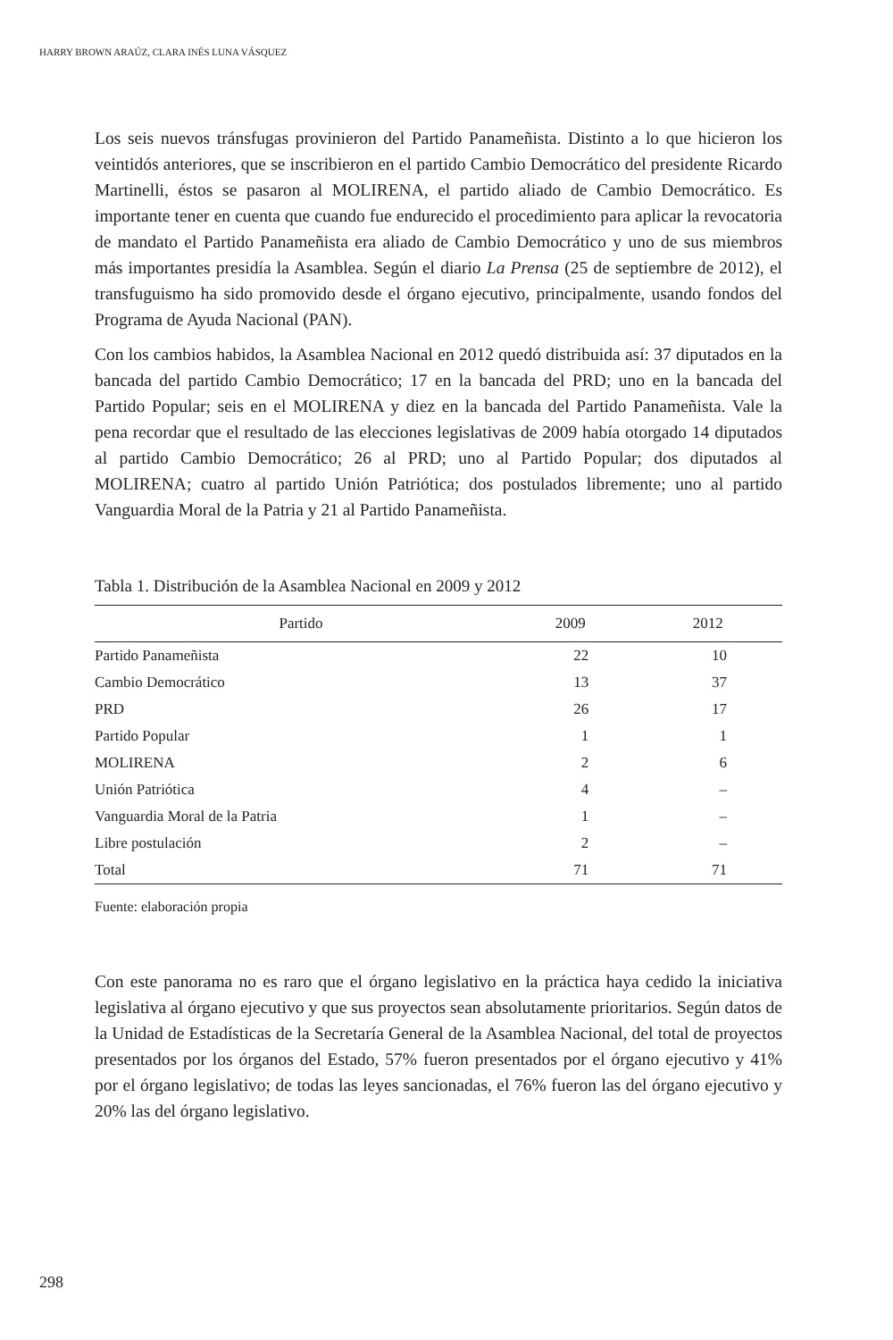HARRY BROWN ARAÚZ, CLARA INÉS LUNA VÁSQUEZ
Los seis nuevos tránsfugas provinieron del Partido Panameñista. Distinto a lo que hicieron los veintidós anteriores, que se inscribieron en el partido Cambio Democrático del presidente Ricardo Martinelli, éstos se pasaron al MOLIRENA, el partido aliado de Cambio Democrático. Es importante tener en cuenta que cuando fue endurecido el procedimiento para aplicar la revocatoria de mandato el Partido Panameñista era aliado de Cambio Democrático y uno de sus miembros más importantes presidía la Asamblea. Según el diario La Prensa (25 de septiembre de 2012), el transfuguismo ha sido promovido desde el órgano ejecutivo, principalmente, usando fondos del Programa de Ayuda Nacional (PAN).
Con los cambios habidos, la Asamblea Nacional en 2012 quedó distribuida así: 37 diputados en la bancada del partido Cambio Democrático; 17 en la bancada del PRD; uno en la bancada del Partido Popular; seis en el MOLIRENA y diez en la bancada del Partido Panameñista. Vale la pena recordar que el resultado de las elecciones legislativas de 2009 había otorgado 14 diputados al partido Cambio Democrático; 26 al PRD; uno al Partido Popular; dos diputados al MOLIRENA; cuatro al partido Unión Patriótica; dos postulados libremente; uno al partido Vanguardia Moral de la Patria y 21 al Partido Panameñista.
Tabla 1. Distribución de la Asamblea Nacional en 2009 y 2012
| Partido | 2009 | 2012 |
| --- | --- | --- |
| Partido Panameñista | 22 | 10 |
| Cambio Democrático | 13 | 37 |
| PRD | 26 | 17 |
| Partido Popular | 1 | 1 |
| MOLIRENA | 2 | 6 |
| Unión Patriótica | 4 | – |
| Vanguardia Moral de la Patria | 1 | – |
| Libre postulación | 2 | – |
| Total | 71 | 71 |
Fuente: elaboración propia
Con este panorama no es raro que el órgano legislativo en la práctica haya cedido la iniciativa legislativa al órgano ejecutivo y que sus proyectos sean absolutamente prioritarios. Según datos de la Unidad de Estadísticas de la Secretaría General de la Asamblea Nacional, del total de proyectos presentados por los órganos del Estado, 57% fueron presentados por el órgano ejecutivo y 41% por el órgano legislativo; de todas las leyes sancionadas, el 76% fueron las del órgano ejecutivo y 20% las del órgano legislativo.
298